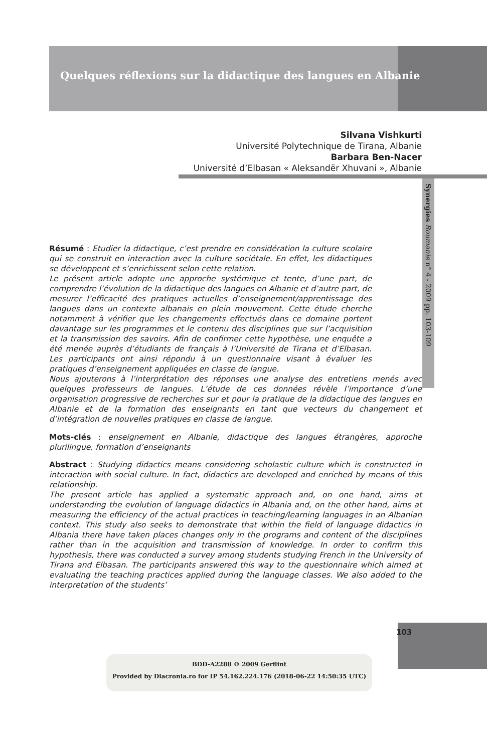Quelques réflexions sur la didactique des langues en Albanie
Silvana Vishkurti
Université Polytechnique de Tirana, Albanie
Barbara Ben-Nacer
Université d’Elbasan « Aleksandër Xhuvani », Albanie
Synergies Roumanie n° 4 - 2009 pp. 103-109
Résumé : Etudier la didactique, c’est prendre en considération la culture scolaire qui se construit en interaction avec la culture sociétale. En effet, les didactiques se développent et s’enrichissent selon cette relation.
Le présent article adopte une approche systémique et tente, d’une part, de comprendre l’évolution de la didactique des langues en Albanie et d’autre part, de mesurer l’efficacité des pratiques actuelles d’enseignement/apprentissage des langues dans un contexte albanais en plein mouvement. Cette étude cherche notamment à vérifier que les changements effectués dans ce domaine portent davantage sur les programmes et le contenu des disciplines que sur l’acquisition et la transmission des savoirs. Afin de confirmer cette hypothèse, une enquête a été menée auprès d’étudiants de français à l’Université de Tirana et d’Elbasan. Les participants ont ainsi répondu à un questionnaire visant à évaluer les pratiques d’enseignement appliquées en classe de langue.
Nous ajouterons à l’interprétation des réponses une analyse des entretiens menés avec quelques professeurs de langues. L’étude de ces données révèle l’importance d’une organisation progressive de recherches sur et pour la pratique de la didactique des langues en Albanie et de la formation des enseignants en tant que vecteurs du changement et d’intégration de nouvelles pratiques en classe de langue.
Mots-clés : enseignement en Albanie, didactique des langues étrangères, approche plurilingue, formation d’enseignants
Abstract : Studying didactics means considering scholastic culture which is constructed in interaction with social culture. In fact, didactics are developed and enriched by means of this relationship.
The present article has applied a systematic approach and, on one hand, aims at understanding the evolution of language didactics in Albania and, on the other hand, aims at measuring the efficiency of the actual practices in teaching/learning languages in an Albanian context. This study also seeks to demonstrate that within the field of language didactics in Albania there have taken places changes only in the programs and content of the disciplines rather than in the acquisition and transmission of knowledge. In order to confirm this hypothesis, there was conducted a survey among students studying French in the University of Tirana and Elbasan. The participants answered this way to the questionnaire which aimed at evaluating the teaching practices applied during the language classes. We also added to the interpretation of the students’
103
BDD-A2288 © 2009 Gerflint
Provided by Diacronia.ro for IP 54.162.224.176 (2018-06-22 14:50:35 UTC)